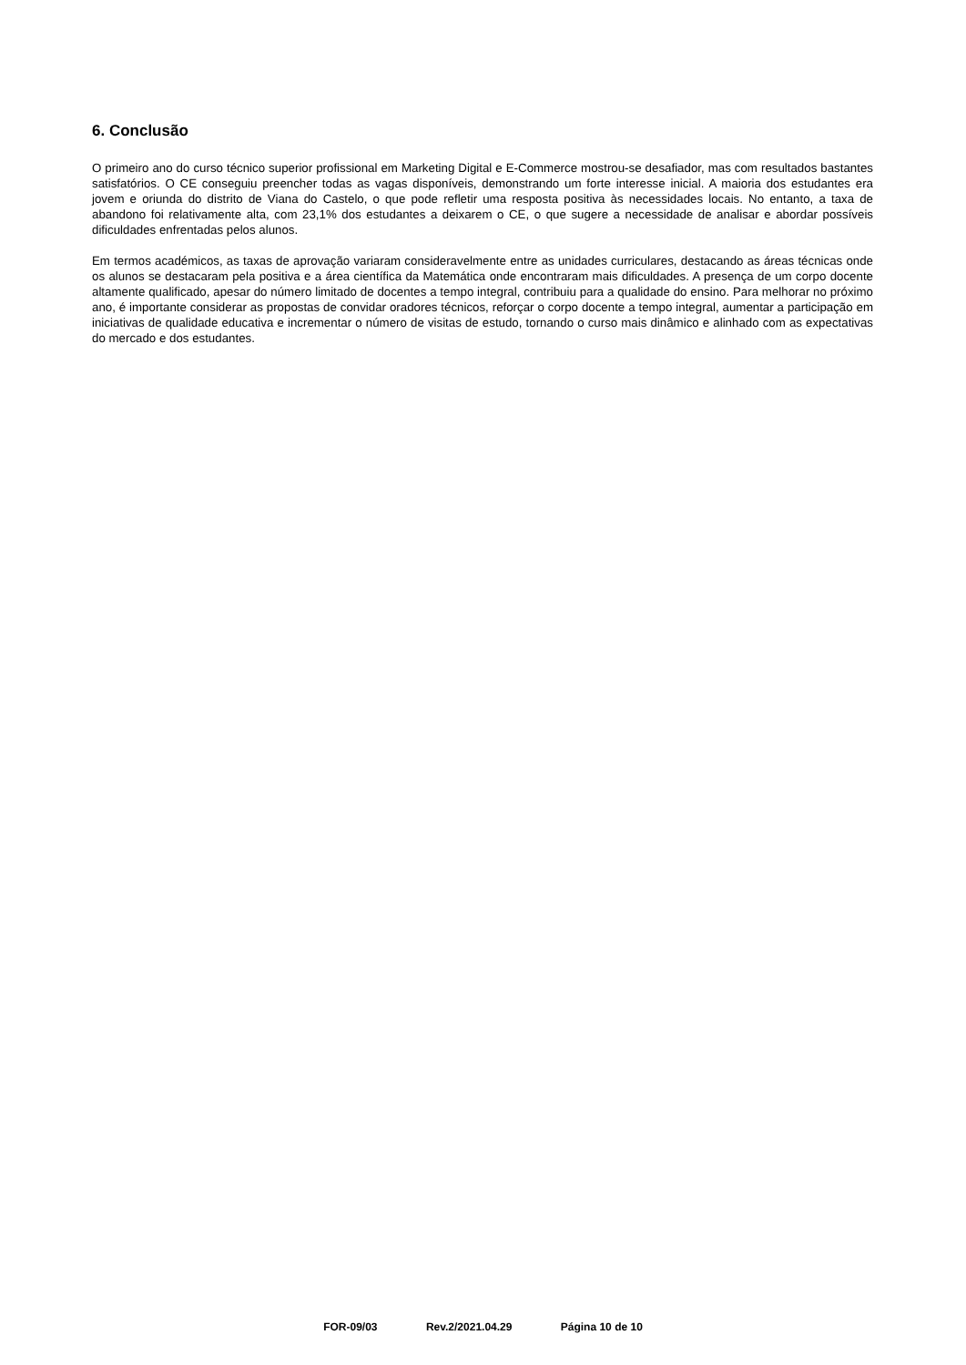6. Conclusão
O primeiro ano do curso técnico superior profissional em Marketing Digital e E-Commerce mostrou-se desafiador, mas com resultados bastantes satisfatórios. O CE conseguiu preencher todas as vagas disponíveis, demonstrando um forte interesse inicial. A maioria dos estudantes era jovem e oriunda do distrito de Viana do Castelo, o que pode refletir uma resposta positiva às necessidades locais. No entanto, a taxa de abandono foi relativamente alta, com 23,1% dos estudantes a deixarem o CE, o que sugere a necessidade de analisar e abordar possíveis dificuldades enfrentadas pelos alunos.
Em termos académicos, as taxas de aprovação variaram consideravelmente entre as unidades curriculares, destacando as áreas técnicas onde os alunos se destacaram pela positiva e a área científica da Matemática onde encontraram mais dificuldades. A presença de um corpo docente altamente qualificado, apesar do número limitado de docentes a tempo integral, contribuiu para a qualidade do ensino. Para melhorar no próximo ano, é importante considerar as propostas de convidar oradores técnicos, reforçar o corpo docente a tempo integral, aumentar a participação em iniciativas de qualidade educativa e incrementar o número de visitas de estudo, tornando o curso mais dinâmico e alinhado com as expectativas do mercado e dos estudantes.
FOR-09/03 Rev.2/2021.04.29 Página 10 de 10